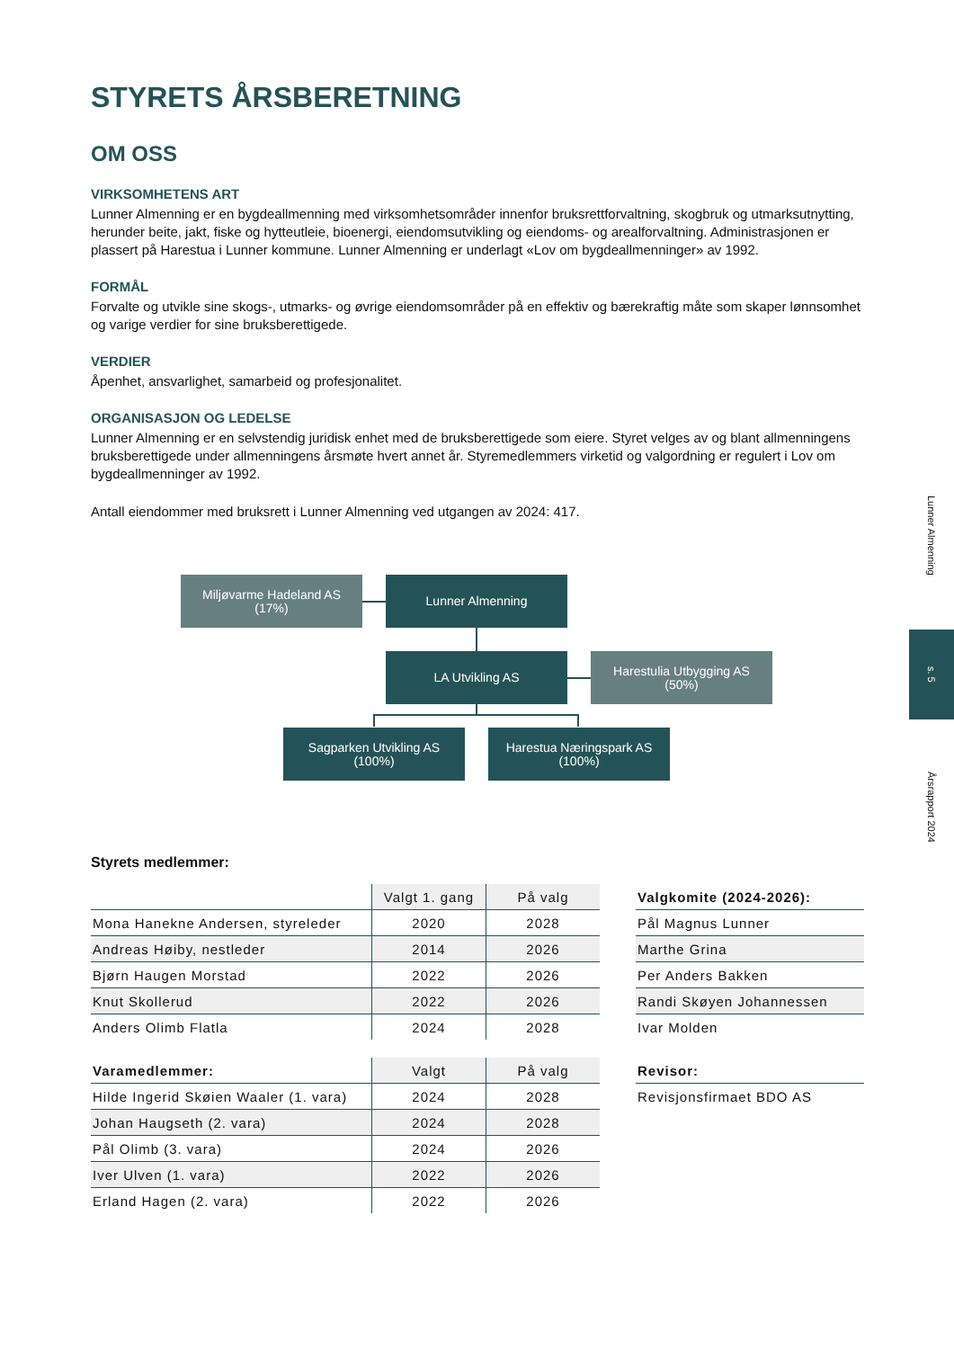STYRETS ÅRSBERETNING
OM OSS
VIRKSOMHETENS ART
Lunner Almenning er en bygdeallmenning med virksomhetsområder innenfor bruksrettforvaltning, skogbruk og utmarksutnytting, herunder beite, jakt, fiske og hytteutleie, bioenergi, eiendomsutvikling og eiendoms- og arealforvaltning. Administrasjonen er plassert på Harestua i Lunner kommune. Lunner Almenning er underlagt «Lov om bygdeallmenninger» av 1992.
FORMÅL
Forvalte og utvikle sine skogs-, utmarks- og øvrige eiendomsområder på en effektiv og bærekraftig måte som skaper lønnsomhet og varige verdier for sine bruksberettigede.
VERDIER
Åpenhet, ansvarlighet, samarbeid og profesjonalitet.
ORGANISASJON OG LEDELSE
Lunner Almenning er en selvstendig juridisk enhet med de bruksberettigede som eiere. Styret velges av og blant allmenningens bruksberettigede under allmenningens årsmøte hvert annet år. Styremedlemmers virketid og valgordning er regulert i Lov om bygdeallmenninger av 1992.
Antall eiendommer med bruksrett i Lunner Almenning ved utgangen av 2024: 417.
Miljøvarme Hadeland AS
(17%)
Lunner Almenning
LA Utvikling AS
Harestulia Utbygging AS
(50%)
Sagparken Utvikling AS
(100%)
Harestua Næringspark AS
(100%)
Styrets medlemmer:
| | Valgt 1. gang | På valg |
| --- | --- | --- |
| Mona Hanekne Andersen, styreleder | 2020 | 2028 |
| Andreas Høiby, nestleder | 2014 | 2026 |
| Bjørn Haugen Morstad | 2022 | 2026 |
| Knut Skollerud | 2022 | 2026 |
| Anders Olimb Flatla | 2024 | 2028 |
| Varamedlemmer: | Valgt | På valg |
| --- | --- | --- |
| Hilde Ingerid Skøien Waaler (1. vara) | 2024 | 2028 |
| Johan Haugseth (2. vara) | 2024 | 2028 |
| Pål Olimb (3. vara) | 2024 | 2026 |
| Iver Ulven (1. vara) | 2022 | 2026 |
| Erland Hagen (2. vara) | 2022 | 2026 |
| Valgkomite (2024-2026): |
| --- |
| Pål Magnus Lunner |
| Marthe Grina |
| Per Anders Bakken |
| Randi Skøyen Johannessen |
| Ivar Molden |
| Revisor: |
| --- |
| Revisjonsfirmaet BDO AS |
Lunner Almenning
s. 5
Årsrapport 2024